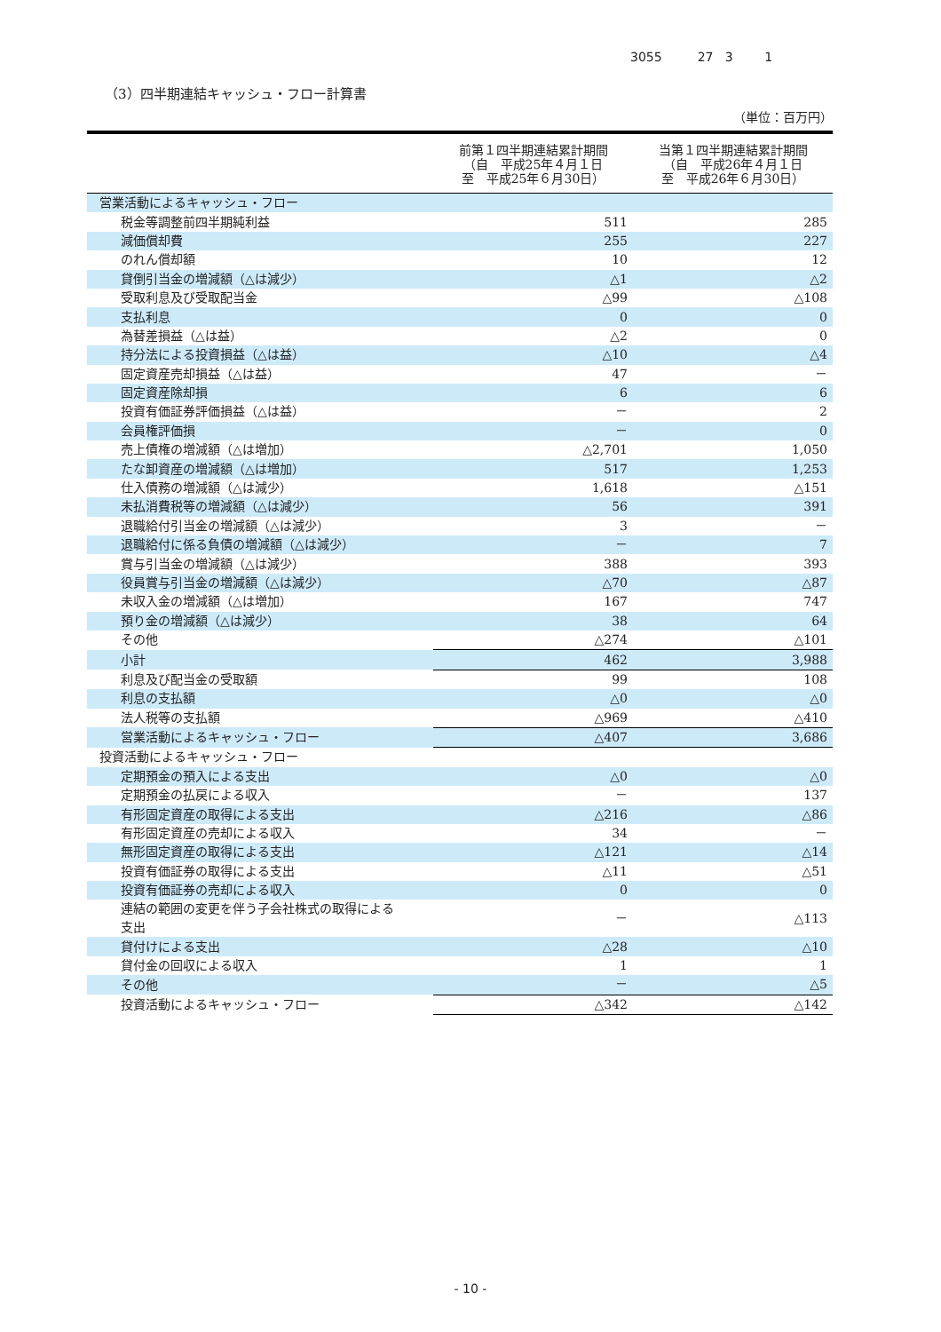3055 27 3 1
（3）四半期連結キャッシュ・フロー計算書
（単位：百万円）
| | 前第１四半期連結累計期間 （自 平成25年４月１日 至 平成25年６月30日） | 当第１四半期連結累計期間 （自 平成26年４月１日 至 平成26年６月30日） |
| --- | --- | --- |
| 営業活動によるキャッシュ・フロー | | |
| 税金等調整前四半期純利益 | 511 | 285 |
| 減価償却費 | 255 | 227 |
| のれん償却額 | 10 | 12 |
| 貸倒引当金の増減額（△は減少） | △1 | △2 |
| 受取利息及び受取配当金 | △99 | △108 |
| 支払利息 | 0 | 0 |
| 為替差損益（△は益） | △2 | 0 |
| 持分法による投資損益（△は益） | △10 | △4 |
| 固定資産売却損益（△は益） | 47 | － |
| 固定資産除却損 | 6 | 6 |
| 投資有価証券評価損益（△は益） | － | 2 |
| 会員権評価損 | － | 0 |
| 売上債権の増減額（△は増加） | △2,701 | 1,050 |
| たな卸資産の増減額（△は増加） | 517 | 1,253 |
| 仕入債務の増減額（△は減少） | 1,618 | △151 |
| 未払消費税等の増減額（△は減少） | 56 | 391 |
| 退職給付引当金の増減額（△は減少） | 3 | － |
| 退職給付に係る負債の増減額（△は減少） | － | 7 |
| 賞与引当金の増減額（△は減少） | 388 | 393 |
| 役員賞与引当金の増減額（△は減少） | △70 | △87 |
| 未収入金の増減額（△は増加） | 167 | 747 |
| 預り金の増減額（△は減少） | 38 | 64 |
| その他 | △274 | △101 |
| 小計 | 462 | 3,988 |
| 利息及び配当金の受取額 | 99 | 108 |
| 利息の支払額 | △0 | △0 |
| 法人税等の支払額 | △969 | △410 |
| 営業活動によるキャッシュ・フロー | △407 | 3,686 |
| 投資活動によるキャッシュ・フロー | | |
| 定期預金の預入による支出 | △0 | △0 |
| 定期預金の払戻による収入 | － | 137 |
| 有形固定資産の取得による支出 | △216 | △86 |
| 有形固定資産の売却による収入 | 34 | － |
| 無形固定資産の取得による支出 | △121 | △14 |
| 投資有価証券の取得による支出 | △11 | △51 |
| 投資有価証券の売却による収入 | 0 | 0 |
| 連結の範囲の変更を伴う子会社株式の取得による 支出 | － | △113 |
| 貸付けによる支出 | △28 | △10 |
| 貸付金の回収による収入 | 1 | 1 |
| その他 | － | △5 |
| 投資活動によるキャッシュ・フロー | △342 | △142 |
- 10 -